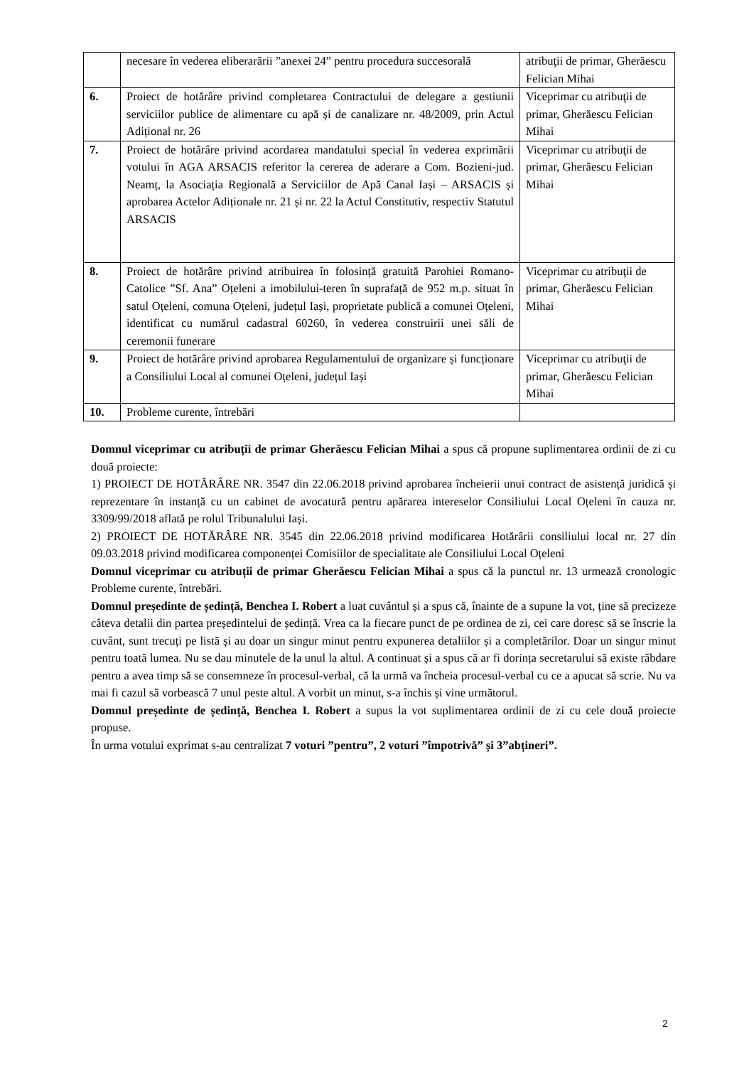| | necesare în vederea eliberarării ”anexei 24” pentru procedura succesorală | atribuţii de primar, Gherăescu Felician Mihai |
| 6. | Proiect de hotărâre privind completarea Contractului de delegare a gestiunii serviciilor publice de alimentare cu apă și de canalizare nr. 48/2009, prin Actul Adițional nr. 26 | Viceprimar cu atribuţii de primar, Gherăescu Felician Mihai |
| 7. | Proiect de hotărâre privind acordarea mandatului special în vederea exprimării votului în AGA ARSACIS referitor la cererea de aderare a Com. Bozieni-jud. Neamț, la Asociația Regională a Serviciilor de Apă Canal Iași – ARSACIS și aprobarea Actelor Adiționale nr. 21 și nr. 22 la Actul Constitutiv, respectiv Statutul ARSACIS | Viceprimar cu atribuţii de primar, Gherăescu Felician Mihai |
| 8. | Proiect de hotărâre privind atribuirea în folosință gratuită Parohiei Romano-Catolice ”Sf. Ana” Oțeleni a imobilului-teren în suprafață de 952 m.p. situat în satul Oțeleni, comuna Oțeleni, județul Iași, proprietate publică a comunei Oțeleni, identificat cu numărul cadastral 60260, în vederea construirii unei săli de ceremonii funerare | Viceprimar cu atribuţii de primar, Gherăescu Felician Mihai |
| 9. | Proiect de hotărâre privind aprobarea Regulamentului de organizare și funcționare a Consiliului Local al comunei Oțeleni, județul Iași | Viceprimar cu atribuţii de primar, Gherăescu Felician Mihai |
| 10. | Probleme curente, întrebări | |
Domnul viceprimar cu atribuții de primar Gherăescu Felician Mihai a spus că propune suplimentarea ordinii de zi cu două proiecte:
1) PROIECT DE HOTĂRÂRE NR. 3547 din 22.06.2018 privind aprobarea încheierii unui contract de asistență juridică și reprezentare în instanță cu un cabinet de avocatură pentru apărarea intereselor Consiliului Local Oțeleni în cauza nr. 3309/99/2018 aflată pe rolul Tribunalului Iași.
2) PROIECT DE HOTĂRÂRE NR. 3545 din 22.06.2018 privind modificarea Hotărârii consiliului local nr. 27 din 09.03.2018 privind modificarea componenței Comisiilor de specialitate ale Consiliului Local Oțeleni
Domnul viceprimar cu atribuții de primar Gherăescu Felician Mihai a spus că la punctul nr. 13 urmează cronologic Probleme curente, întrebări.
Domnul președinte de ședință, Benchea I. Robert a luat cuvântul și a spus că, înainte de a supune la vot, ține să precizeze câteva detalii din partea președintelui de ședință. Vrea ca la fiecare punct de pe ordinea de zi, cei care doresc să se înscrie la cuvânt, sunt trecuți pe listă și au doar un singur minut pentru expunerea detaliilor și a completărilor. Doar un singur minut pentru toată lumea. Nu se dau minutele de la unul la altul. A continuat și a spus că ar fi dorința secretarului să existe răbdare pentru a avea timp să se consemneze în procesul-verbal, că la urmă va încheia procesul-verbal cu ce a apucat să scrie. Nu va mai fi cazul să vorbească 7 unul peste altul. A vorbit un minut, s-a închis și vine următorul.
Domnul președinte de ședință, Benchea I. Robert a supus la vot suplimentarea ordinii de zi cu cele două proiecte propuse.
În urma votului exprimat s-au centralizat 7 voturi ”pentru”, 2 voturi ”împotrivă” și 3”abțineri”.
2